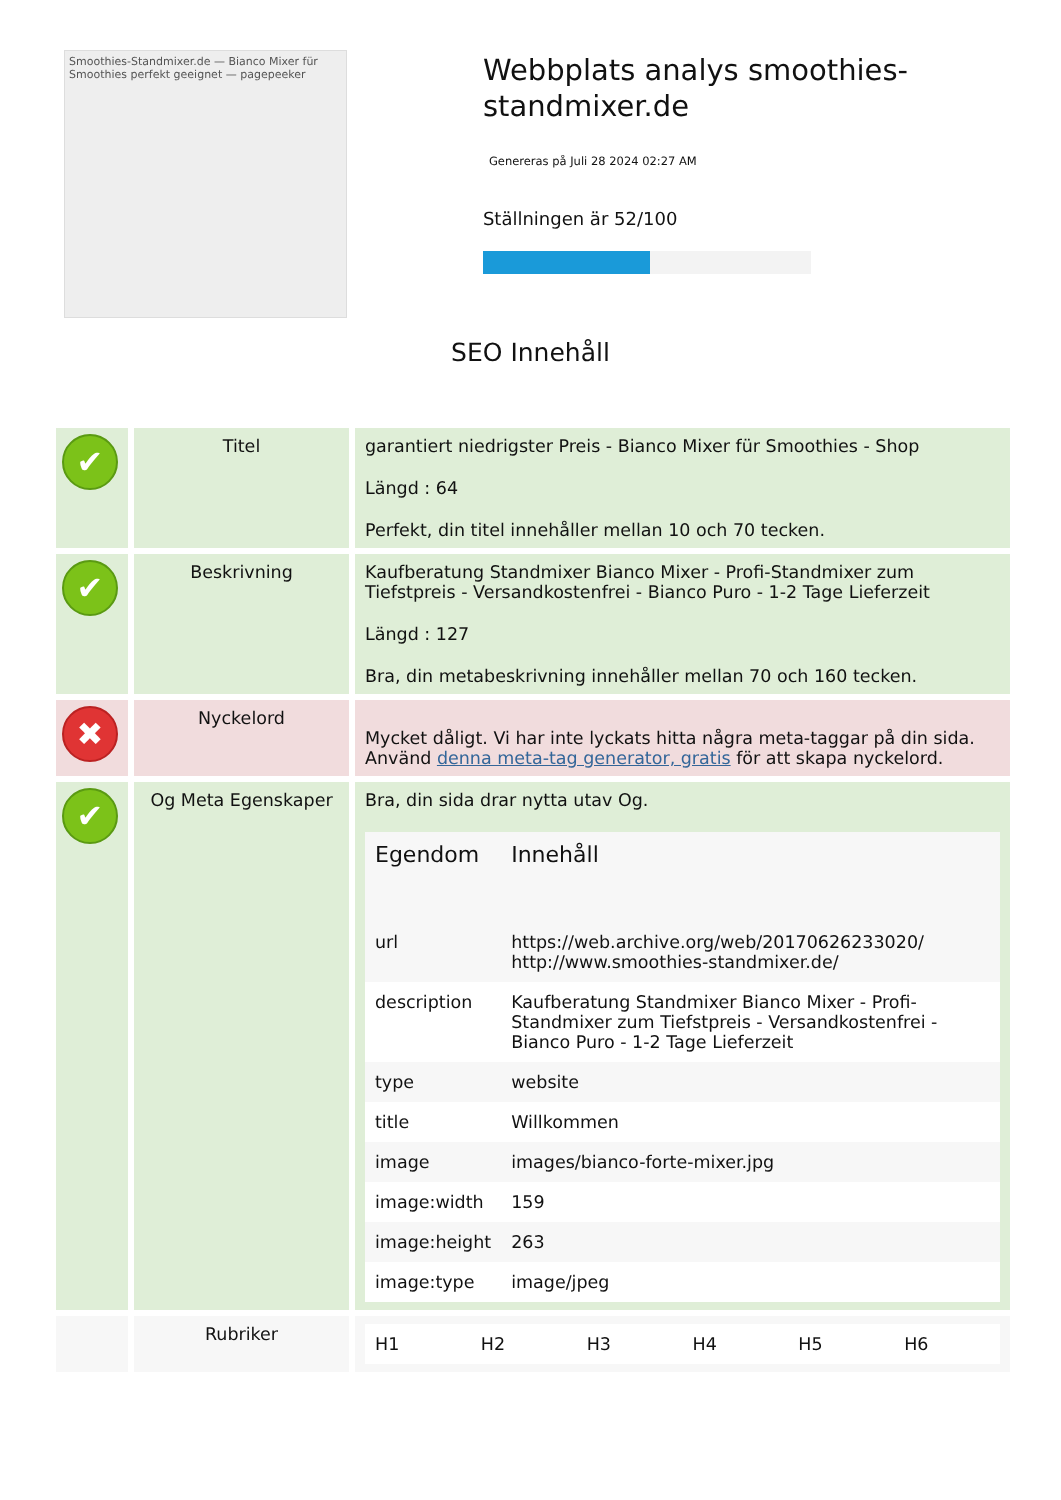Smoothies-Standmixer.de — Bianco Mixer für Smoothies perfekt geeignet — pagepeeker
Webbplats analys smoothies-standmixer.de
Genereras på Juli 28 2024 02:27 AM
Ställningen är 52/100
SEO Innehåll
| ✔ | Titel | garantiert niedrigster Preis - Bianco Mixer für Smoothies - Shop Längd : 64 Perfekt, din titel innehåller mellan 10 och 70 tecken. |
| ✔ | Beskrivning | Kaufberatung Standmixer Bianco Mixer - Profi-Standmixer zum Tiefstpreis - Versandkostenfrei - Bianco Puro - 1-2 Tage Lieferzeit Längd : 127 Bra, din metabeskrivning innehåller mellan 70 och 160 tecken. |
| ✖ | Nyckelord | Mycket dåligt. Vi har inte lyckats hitta några meta-taggar på din sida. Använd denna meta-tag generator, gratis för att skapa nyckelord. |
| ✔ | Og Meta Egenskaper | Bra, din sida drar nytta utav Og. / Egendom / Innehåll / / --- / --- / / url / https://web.archive.org/web/20170626233020/ http://www.smoothies-standmixer.de/ / / description / Kaufberatung Standmixer Bianco Mixer - Profi-Standmixer zum Tiefstpreis - Versandkostenfrei - Bianco Puro - 1-2 Tage Lieferzeit / / type / website / / title / Willkommen / / image / images/bianco-forte-mixer.jpg / / image:width / 159 / / image:height / 263 / / image:type / image/jpeg / |
| | Rubriker | / H1 / H2 / H3 / H4 / H5 / H6 / |